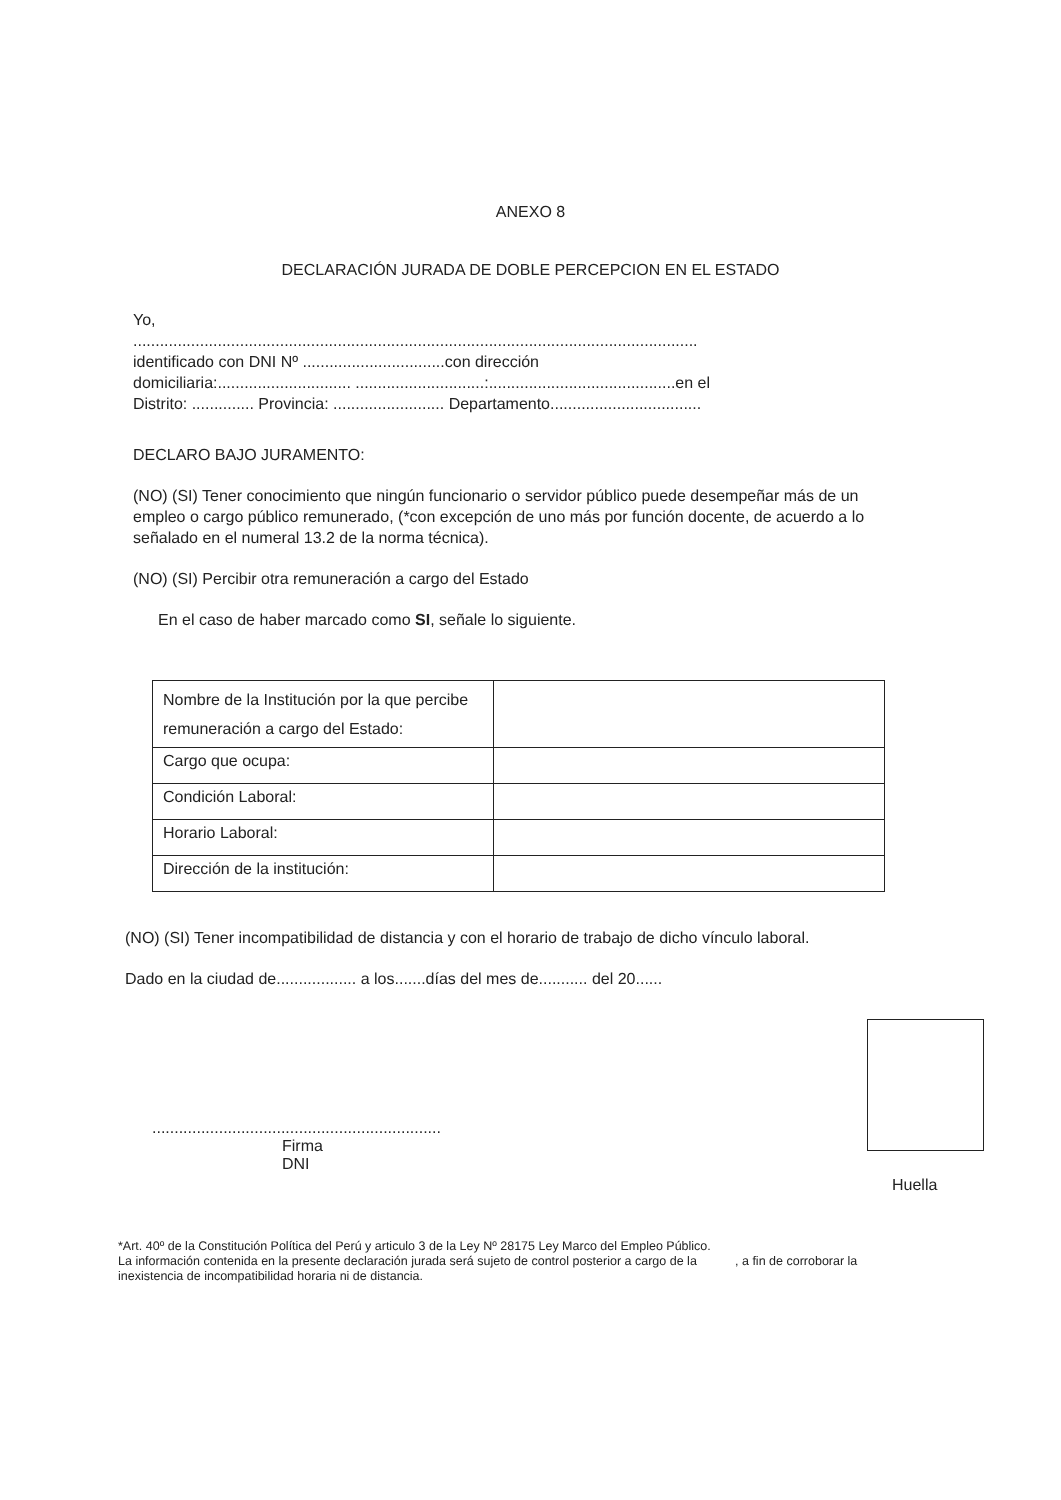ANEXO 8
DECLARACIÓN JURADA DE DOBLE PERCEPCION EN EL ESTADO
Yo,
...............................................................................................................................
identificado con DNI Nº ................................con dirección
domiciliaria:.............................. .............................:..........................................en el
Distrito: .............. Provincia: ......................... Departamento..................................
DECLARO BAJO JURAMENTO:
(NO) (SI) Tener conocimiento que ningún funcionario o servidor público puede desempeñar más de un empleo o cargo público remunerado, (*con excepción de uno más por función docente, de acuerdo a lo señalado en el numeral 13.2 de la norma técnica).
(NO) (SI) Percibir otra remuneración a cargo del Estado
En el caso de haber marcado como SI, señale lo siguiente.
| Nombre de la Institución por la que percibe remuneración a cargo del Estado: | |
| Cargo que ocupa: | |
| Condición Laboral: | |
| Horario Laboral: | |
| Dirección de la institución: | |
(NO) (SI) Tener incompatibilidad de distancia y con el horario de trabajo de dicho vínculo laboral.
Dado en la ciudad de.................. a los.......días del mes de........... del 20......
.................................................................
Firma
DNI
Huella
*Art. 40º de la Constitución Política del Perú y articulo 3 de la Ley Nº 28175 Ley Marco del Empleo Público.
La información contenida en la presente declaración jurada será sujeto de control posterior a cargo de la , a fin de corroborar la inexistencia de incompatibilidad horaria ni de distancia.